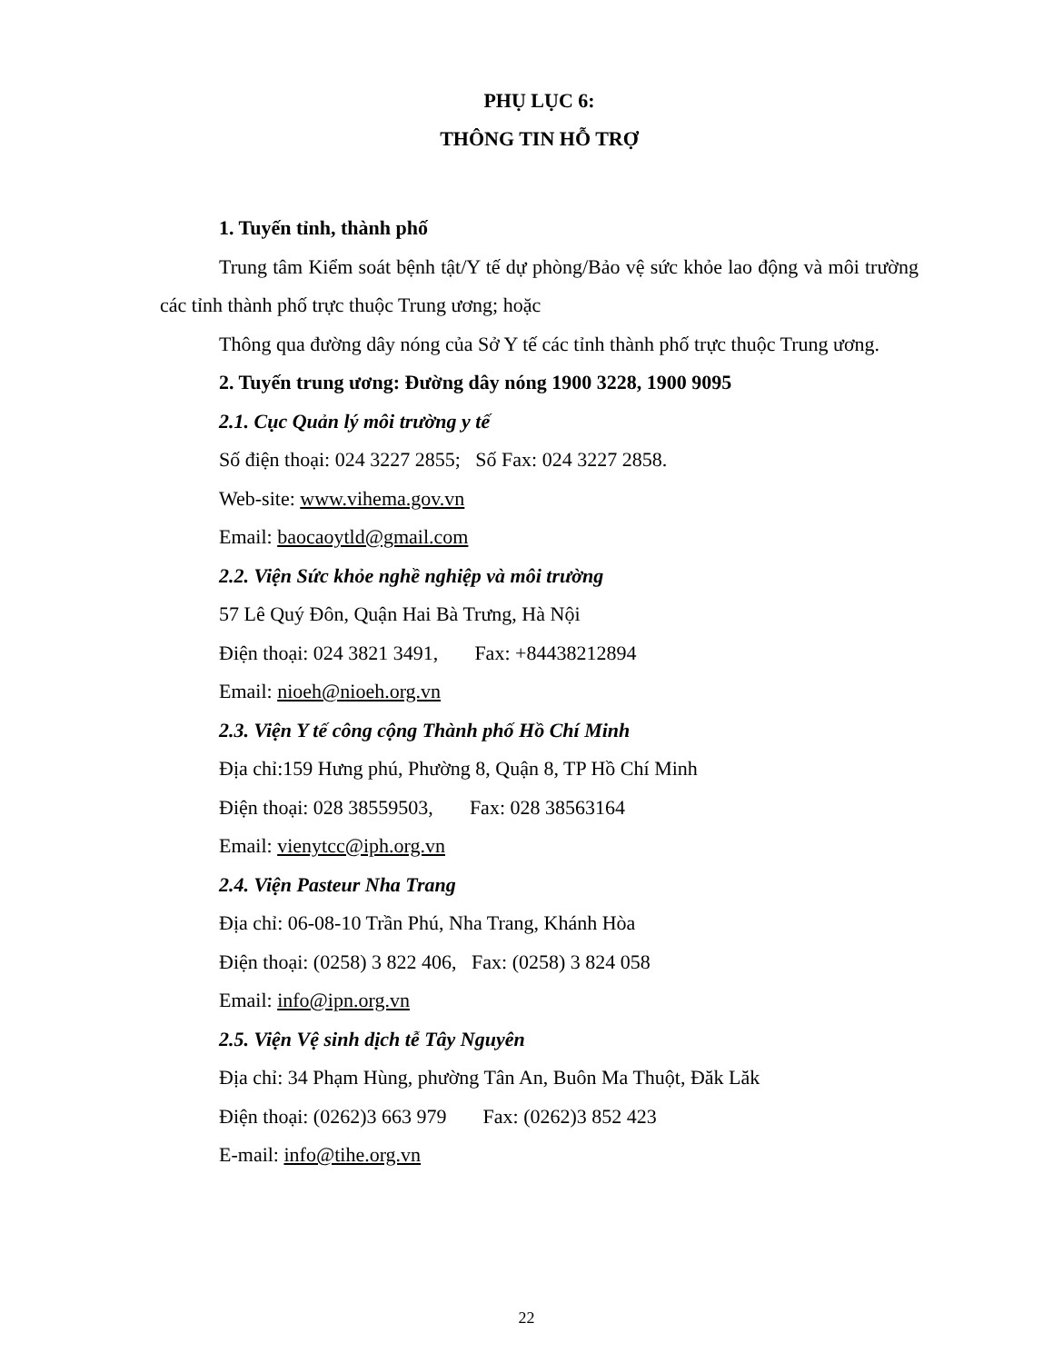PHỤ LỤC 6:
THÔNG TIN HỖ TRỢ
1. Tuyến tỉnh, thành phố
Trung tâm Kiểm soát bệnh tật/Y tế dự phòng/Bảo vệ sức khỏe lao động và môi trường các tỉnh thành phố trực thuộc Trung ương; hoặc
Thông qua đường dây nóng của Sở Y tế các tỉnh thành phố trực thuộc Trung ương.
2. Tuyến trung ương: Đường dây nóng 1900 3228, 1900 9095
2.1. Cục Quản lý môi trường y tế
Số điện thoại: 024 3227 2855; Số Fax: 024 3227 2858.
Web-site: www.vihema.gov.vn
Email: baocaoytld@gmail.com
2.2. Viện Sức khỏe nghề nghiệp và môi trường
57 Lê Quý Đôn, Quận Hai Bà Trưng, Hà Nội
Điện thoại: 024 3821 3491, Fax: +84438212894
Email: nioeh@nioeh.org.vn
2.3. Viện Y tế công cộng Thành phố Hồ Chí Minh
Địa chỉ:159 Hưng phú, Phường 8, Quận 8, TP Hồ Chí Minh
Điện thoại: 028 38559503, Fax: 028 38563164
Email: vienytcc@iph.org.vn
2.4. Viện Pasteur Nha Trang
Địa chỉ: 06-08-10 Trần Phú, Nha Trang, Khánh Hòa
Điện thoại: (0258) 3 822 406, Fax: (0258) 3 824 058
Email: info@ipn.org.vn
2.5. Viện Vệ sinh dịch tễ Tây Nguyên
Địa chỉ: 34 Phạm Hùng, phường Tân An, Buôn Ma Thuột, Đăk Lăk
Điện thoại: (0262)3 663 979 Fax: (0262)3 852 423
E-mail: info@tihe.org.vn
22